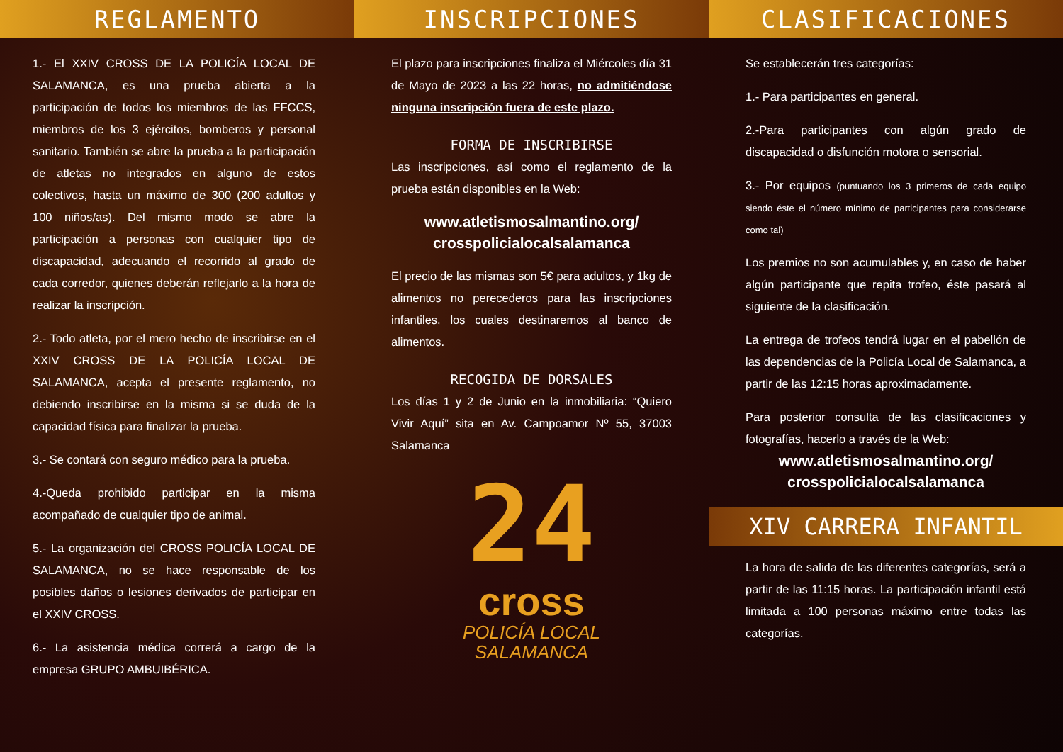REGLAMENTO
1.- El XXIV CROSS DE LA POLICÍA LOCAL DE SALAMANCA, es una prueba abierta a la participación de todos los miembros de las FFCCS, miembros de los 3 ejércitos, bomberos y personal sanitario. También se abre la prueba a la participación de atletas no integrados en alguno de estos colectivos, hasta un máximo de 300 (200 adultos y 100 niños/as). Del mismo modo se abre la participación a personas con cualquier tipo de discapacidad, adecuando el recorrido al grado de cada corredor, quienes deberán reflejarlo a la hora de realizar la inscripción.
2.- Todo atleta, por el mero hecho de inscribirse en el XXIV CROSS DE LA POLICÍA LOCAL DE SALAMANCA, acepta el presente reglamento, no debiendo inscribirse en la misma si se duda de la capacidad física para finalizar la prueba.
3.- Se contará con seguro médico para la prueba.
4.-Queda prohibido participar en la misma acompañado de cualquier tipo de animal.
5.- La organización del CROSS POLICÍA LOCAL DE SALAMANCA, no se hace responsable de los posibles daños o lesiones derivados de participar en el XXIV CROSS.
6.- La asistencia médica correrá a cargo de la empresa GRUPO AMBUIBÉRICA.
INSCRIPCIONES
El plazo para inscripciones finaliza el Miércoles día 31 de Mayo de 2023 a las 22 horas, no admitiéndose ninguna inscripción fuera de este plazo.
FORMA DE INSCRIBIRSE
Las inscripciones, así como el reglamento de la prueba están disponibles en la Web:
www.atletismosalmantino.org/ crosspolicialocalsalamanca
El precio de las mismas son 5€ para adultos, y 1kg de alimentos no perecederos para las inscripciones infantiles, los cuales destinaremos al banco de alimentos.
RECOGIDA DE DORSALES
Los días 1 y 2 de Junio en la inmobiliaria: “Quiero Vivir Aquí” sita en Av. Campoamor Nº 55, 37003 Salamanca
24
cross
POLICÍA LOCAL
SALAMANCA
CLASIFICACIONES
Se establecerán tres categorías:
1.- Para participantes en general.
2.-Para participantes con algún grado de discapacidad o disfunción motora o sensorial.
3.- Por equipos (puntuando los 3 primeros de cada equipo siendo éste el número mínimo de participantes para considerarse como tal)
Los premios no son acumulables y, en caso de haber algún participante que repita trofeo, éste pasará al siguiente de la clasificación.
La entrega de trofeos tendrá lugar en el pabellón de las dependencias de la Policía Local de Salamanca, a partir de las 12:15 horas aproximadamente.
Para posterior consulta de las clasificaciones y fotografías, hacerlo a través de la Web:
www.atletismosalmantino.org/ crosspolicialocalsalamanca
XIV CARRERA INFANTIL
La hora de salida de las diferentes categorías, será a partir de las 11:15 horas. La participación infantil está limitada a 100 personas máximo entre todas las categorías.